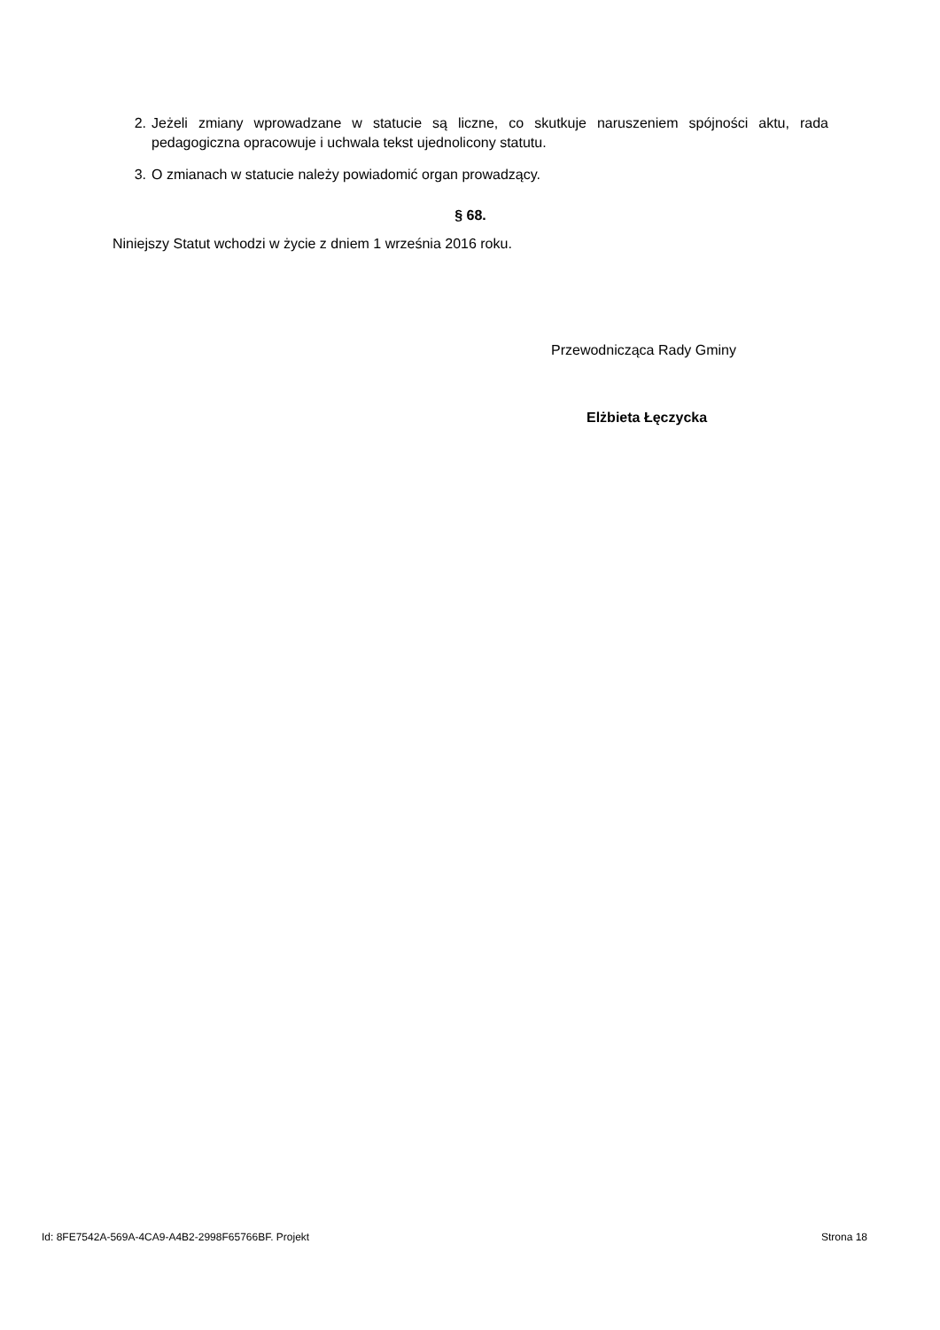2. Jeżeli zmiany wprowadzane w statucie są liczne, co skutkuje naruszeniem spójności aktu, rada pedagogiczna opracowuje i uchwala tekst ujednolicony statutu.
3. O zmianach w statucie należy powiadomić organ prowadzący.
§ 68.
Niniejszy Statut wchodzi w życie z dniem 1 września 2016 roku.
Przewodnicząca Rady Gminy
Elżbieta Łęczycka
Id: 8FE7542A-569A-4CA9-A4B2-2998F65766BF. Projekt Strona 18